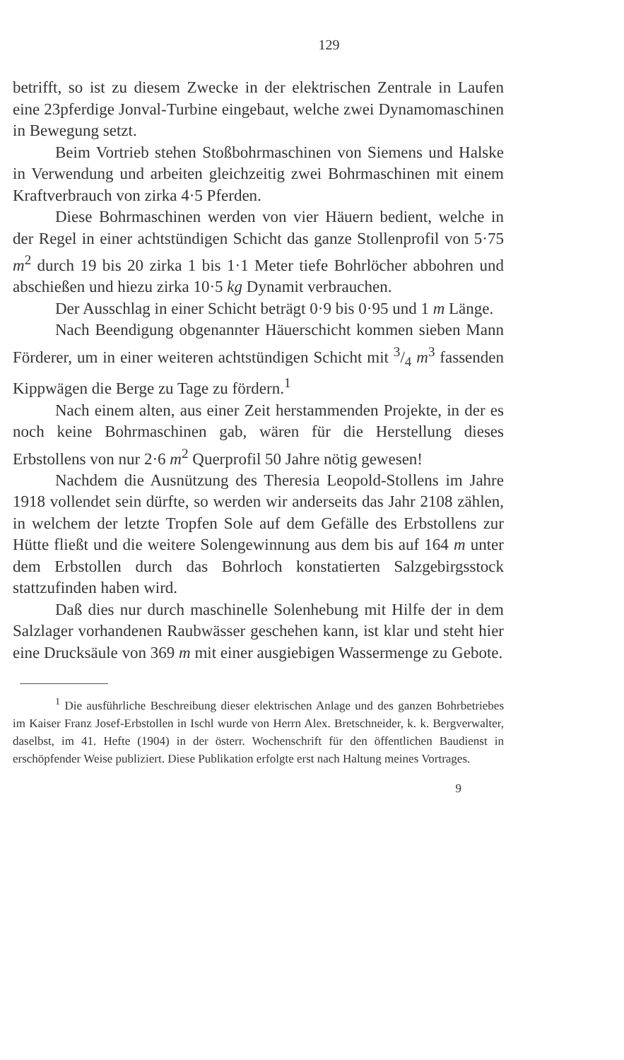129
betrifft, so ist zu diesem Zwecke in der elektrischen Zentrale in Laufen eine 23pferdige Jonval-Turbine eingebaut, welche zwei Dynamomaschinen in Bewegung setzt.
Beim Vortrieb stehen Stoßbohrmaschinen von Siemens und Halske in Verwendung und arbeiten gleichzeitig zwei Bohrmaschinen mit einem Kraftverbrauch von zirka 4·5 Pferden.
Diese Bohrmaschinen werden von vier Häuern bedient, welche in der Regel in einer achtstündigen Schicht das ganze Stollenprofil von 5·75 m<sup>2</sup> durch 19 bis 20 zirka 1 bis 1·1 Meter tiefe Bohrlöcher abbohren und abschießen und hiezu zirka 10·5 kg Dynamit verbrauchen.
Der Ausschlag in einer Schicht beträgt 0·9 bis 0·95 und 1 m Länge.
Nach Beendigung obgenannter Häuerschicht kommen sieben Mann Förderer, um in einer weiteren achtstündigen Schicht mit 3/4 m<sup>3</sup> fassenden Kippwägen die Berge zu Tage zu fördern.<sup>1</sup>
Nach einem alten, aus einer Zeit herstammenden Projekte, in der es noch keine Bohrmaschinen gab, wären für die Herstellung dieses Erbstollens von nur 2·6 m<sup>2</sup> Querprofil 50 Jahre nötig gewesen!
Nachdem die Ausnützung des Theresia Leopold-Stollens im Jahre 1918 vollendet sein dürfte, so werden wir anderseits das Jahr 2108 zählen, in welchem der letzte Tropfen Sole auf dem Gefälle des Erbstollens zur Hütte fließt und die weitere Solengewinnung aus dem bis auf 164 m unter dem Erbstollen durch das Bohrloch konstatierten Salzgebirgsstock stattzufinden haben wird.
Daß dies nur durch maschinelle Solenhebung mit Hilfe der in dem Salzlager vorhandenen Raubwässer geschehen kann, ist klar und steht hier eine Drucksäule von 369 m mit einer ausgiebigen Wassermenge zu Gebote.
<sup>1</sup> Die ausführliche Beschreibung dieser elektrischen Anlage und des ganzen Bohrbetriebes im Kaiser Franz Josef-Erbstollen in Ischl wurde von Herrn Alex. Bretschneider, k. k. Bergverwalter, daselbst, im 41. Hefte (1904) in der österr. Wochenschrift für den öffentlichen Baudienst in erschöpfender Weise publiziert. Diese Publikation erfolgte erst nach Haltung meines Vortrages.
9